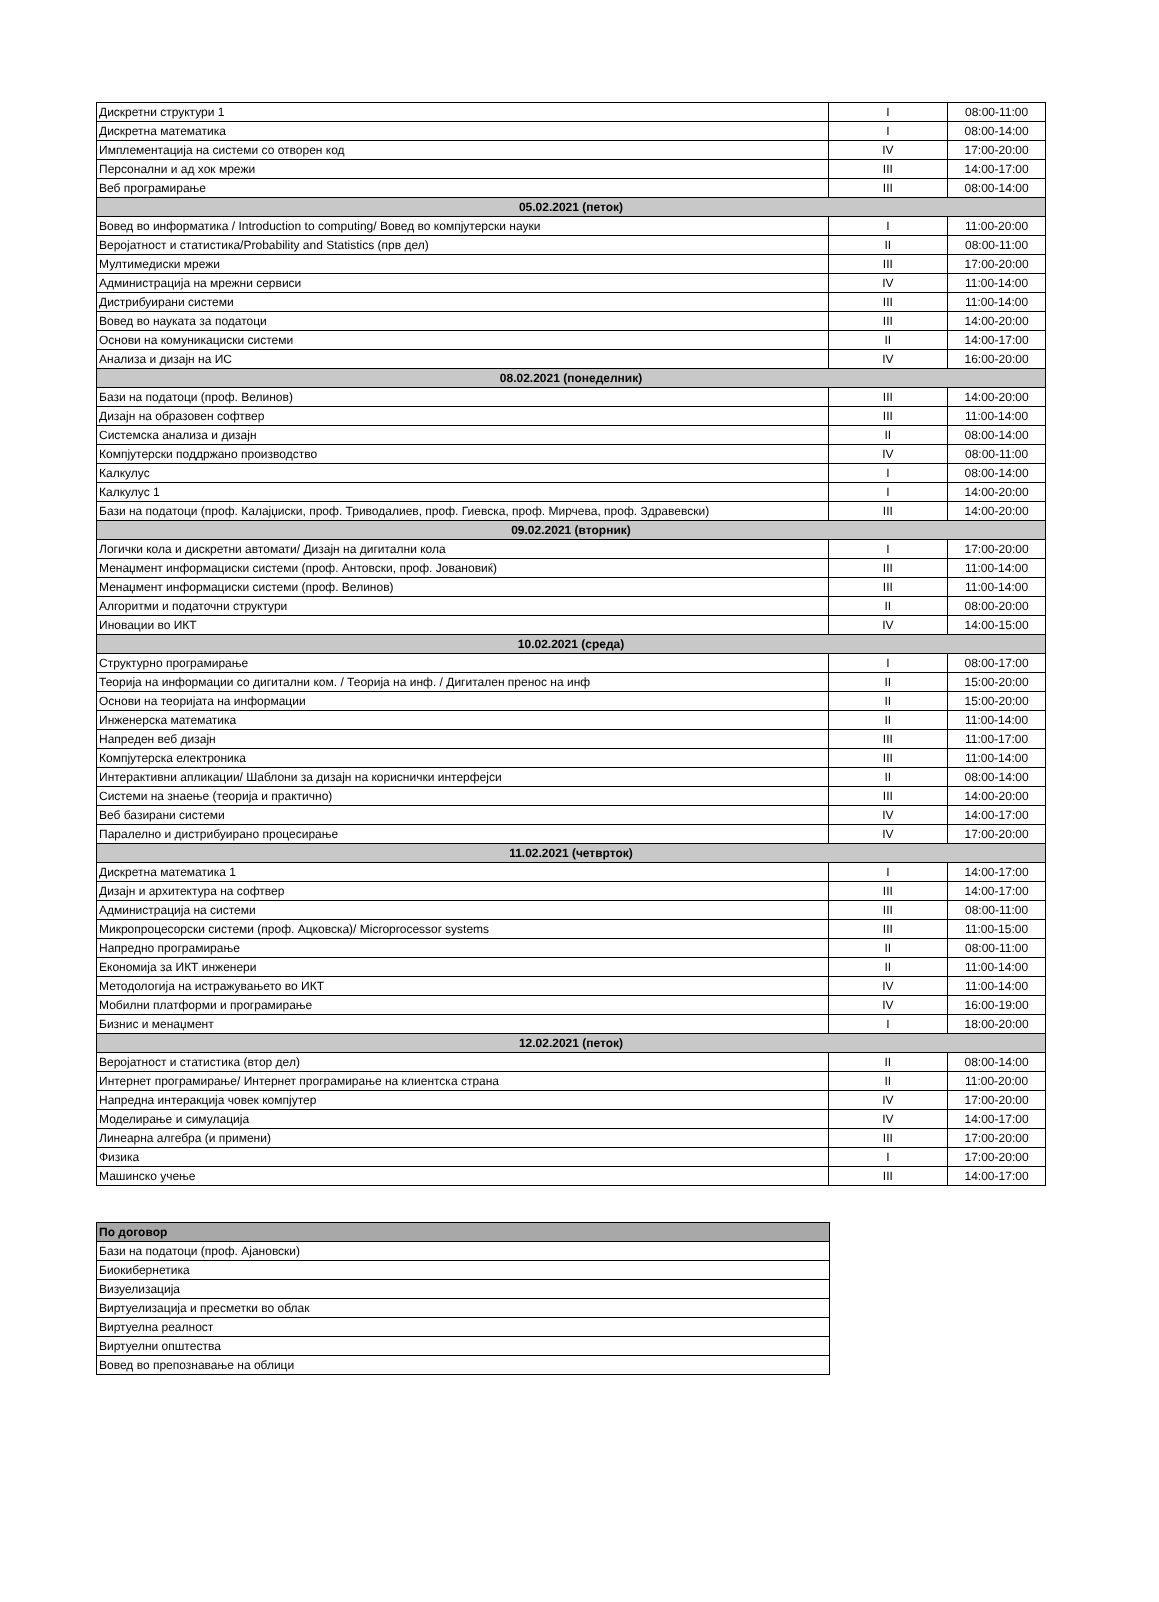| Дискретни структури 1 | I | 08:00-11:00 |
| Дискретна математика | I | 08:00-14:00 |
| Имплементација на системи со отворен код | IV | 17:00-20:00 |
| Персонални и ад хок мрежи | III | 14:00-17:00 |
| Веб програмирање | III | 08:00-14:00 |
| 05.02.2021 (петок) | | |
| Вовед во информатика / Introduction to computing/ Вовед во компјутерски науки | I | 11:00-20:00 |
| Веројатност и статистика/Probability and Statistics (прв дел) | II | 08:00-11:00 |
| Мултимедиски мрежи | III | 17:00-20:00 |
| Администрација на мрежни сервиси | IV | 11:00-14:00 |
| Дистрибуирани системи | III | 11:00-14:00 |
| Вовед во науката за податоци | III | 14:00-20:00 |
| Основи на комуникациски системи | II | 14:00-17:00 |
| Анализа и дизајн на ИС | IV | 16:00-20:00 |
| 08.02.2021 (понеделник) | | |
| Бази на податоци (проф. Велинов) | III | 14:00-20:00 |
| Дизајн на образовен софтвер | III | 11:00-14:00 |
| Системска анализа и дизајн | II | 08:00-14:00 |
| Компјутерски поддржано производство | IV | 08:00-11:00 |
| Калкулус | I | 08:00-14:00 |
| Калкулус 1 | I | 14:00-20:00 |
| Бази на податоци (проф. Калајџиски, проф. Триводалиев, проф. Гиевска, проф. Мирчева, проф. Здравевски) | III | 14:00-20:00 |
| 09.02.2021 (вторник) | | |
| Логички кола и дискретни автомати/ Дизајн на дигитални кола | I | 17:00-20:00 |
| Менаџмент информациски системи (проф. Антовски, проф. Јовановиќ) | III | 11:00-14:00 |
| Менаџмент информациски системи (проф. Велинов) | III | 11:00-14:00 |
| Алгоритми и податочни структури | II | 08:00-20:00 |
| Иновации во ИКТ | IV | 14:00-15:00 |
| 10.02.2021 (среда) | | |
| Структурно програмирање | I | 08:00-17:00 |
| Теорија на информации со дигитални ком. / Теорија на инф. / Дигитален пренос на инф | II | 15:00-20:00 |
| Основи на теоријата на информации | II | 15:00-20:00 |
| Инженерска математика | II | 11:00-14:00 |
| Напреден веб дизајн | III | 11:00-17:00 |
| Компјутерска електроника | III | 11:00-14:00 |
| Интерактивни апликации/ Шаблони за дизајн на кориснички интерфејси | II | 08:00-14:00 |
| Системи на знаење (теорија и практично) | III | 14:00-20:00 |
| Веб базирани системи | IV | 14:00-17:00 |
| Паралелно и дистрибуирано процесирање | IV | 17:00-20:00 |
| 11.02.2021 (четврток) | | |
| Дискретна математика 1 | I | 14:00-17:00 |
| Дизајн и архитектура на софтвер | III | 14:00-17:00 |
| Администрација на системи | III | 08:00-11:00 |
| Микропроцесорски системи (проф. Ацковска)/ Microprocessor systems | III | 11:00-15:00 |
| Напредно програмирање | II | 08:00-11:00 |
| Економија за ИКТ инженери | II | 11:00-14:00 |
| Методологија на истражувањето во ИКТ | IV | 11:00-14:00 |
| Мобилни платформи и програмирање | IV | 16:00-19:00 |
| Бизнис и менаџмент | I | 18:00-20:00 |
| 12.02.2021 (петок) | | |
| Веројатност и статистика (втор дел) | II | 08:00-14:00 |
| Интернет програмирање/ Интернет програмирање на клиентска страна | II | 11:00-20:00 |
| Напредна интеракција човек компјутер | IV | 17:00-20:00 |
| Моделирање и симулација | IV | 14:00-17:00 |
| Линеарна алгебра (и примени) | III | 17:00-20:00 |
| Физика | I | 17:00-20:00 |
| Машинско учење | III | 14:00-17:00 |
| По договор |
| --- |
| Бази на податоци (проф. Ајановски) |
| Биокибернетика |
| Визуелизација |
| Виртуелизација и пресметки во облак |
| Виртуелна реалност |
| Виртуелни општества |
| Вовед во препознавање на облици |